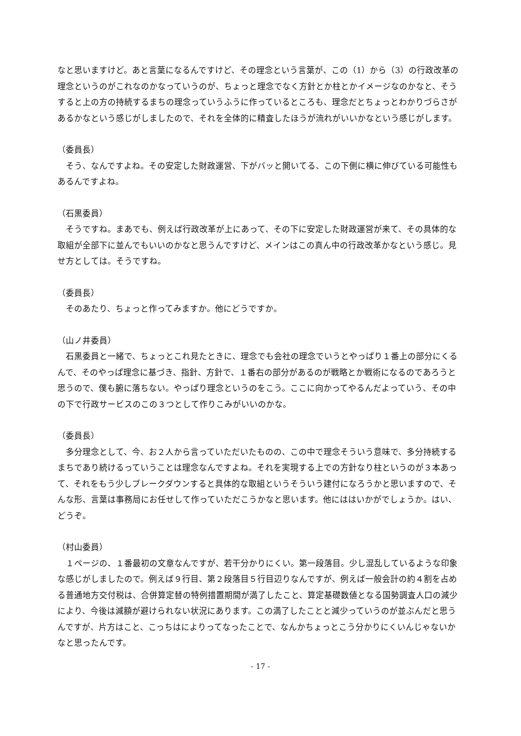なと思いますけど。あと言葉になるんですけど、その理念という言葉が、この（1）から（3）の行政改革の理念というのがこれなのかなっていうのが、ちょっと理念でなく方針とか柱とかイメージなのかなと、そうすると上の方の持続するまちの理念っていうふうに作っているところも、理念だとちょっとわかりづらさがあるかなという感じがしましたので、それを全体的に精査したほうが流れがいいかなという感じがします。
（委員長）
そう、なんですよね。その安定した財政運営、下がバッと開いてる、この下側に横に伸びている可能性もあるんですよね。
（石黒委員）
そうですね。まあでも、例えば行政改革が上にあって、その下に安定した財政運営が来て、その具体的な取組が全部下に並んでもいいのかなと思うんですけど、メインはこの真ん中の行政改革かなという感じ。見せ方としては。そうですね。
（委員長）
そのあたり、ちょっと作ってみますか。他にどうですか。
（山ノ井委員）
石黒委員と一緒で、ちょっとこれ見たときに、理念でも会社の理念でいうとやっぱり１番上の部分にくるんで、そのやっぱ理念に基づき、指針、方針で、１番右の部分があるのが戦略とか戦術になるのであろうと思うので、僕も腑に落ちない。やっぱり理念というのをこう。ここに向かってやるんだよっていう、その中の下で行政サービスのこの３つとして作りこみがいいのかな。
（委員長）
多分理念として、今、お２人から言っていただいたものの、この中で理念そういう意味で、多分持続するまちであり続けるっていうことは理念なんですよね。それを実現する上での方針なり柱というのが３本あって、それをもう少しブレークダウンすると具体的な取組というそういう建付になろうかと思いますので、そんな形、言葉は事務局にお任せして作っていただこうかなと思います。他にははいかがでしょうか。はい、どうぞ。
（村山委員）
１ページの、１番最初の文章なんですが、若干分かりにくい。第一段落目。少し混乱しているような印象な感じがしましたので。例えば９行目、第２段落目５行目辺りなんですが、例えば一般会計の約４割を占める普通地方交付税は、合併算定替の特例措置期間が満了したこと、算定基礎数値となる国勢調査人口の減少により、今後は減額が避けられない状況にあります。この満了したことと減少っていうのが並ぶんだと思うんですが、片方はこと、こっちはによりってなったことで、なんかちょっとこう分かりにくいんじゃないかなと思ったんです。
- 17 -